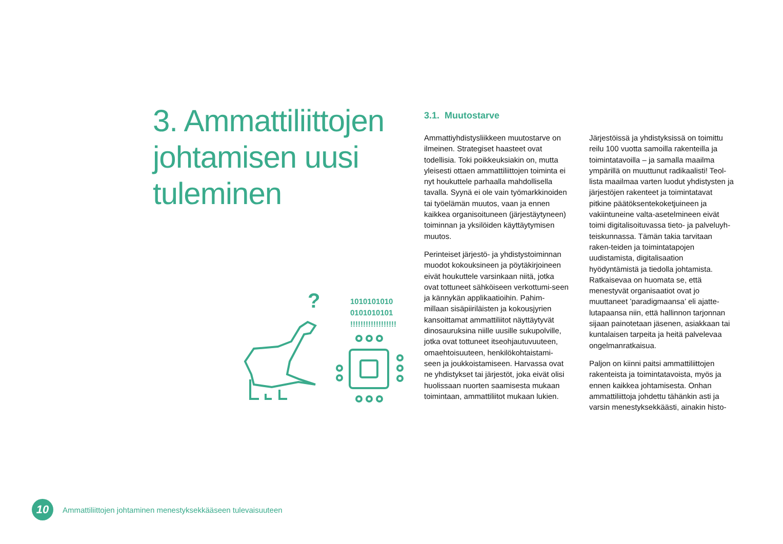3. Ammattiliittojen johtamisen uusi tuleminen
?
1010101010
0101010101
!!!!!!!!!!!!!!!!!!
3.1. Muutostarve
Ammattiyhdistysliikkeen muutostarve on ilmeinen. Strategiset haasteet ovat todellisia. Toki poikkeuksiakin on, mutta yleisesti ottaen ammattiliittojen toiminta ei nyt houkuttele parhaalla mahdollisella tavalla. Syynä ei ole vain työmarkkinoiden tai työelämän muutos, vaan ja ennen kaikkea organisoituneen (järjestäytyneen) toiminnan ja yksilöiden käyttäytymisen muutos.
Perinteiset järjestö- ja yhdistystoiminnan muodot kokouksineen ja pöytäkirjoineen eivät houkuttele varsinkaan niitä, jotka ovat tottuneet sähköiseen verkottumi-seen ja kännykän applikaatioihin. Pahim-millaan sisäpiiriläisten ja kokousjyrien kansoittamat ammattiliitot näyttäytyvät dinosauruksina niille uusille sukupolville, jotka ovat tottuneet itseohjautuvuuteen, omaehtoisuuteen, henkilökohtaistami-seen ja joukkoistamiseen. Harvassa ovat ne yhdistykset tai järjestöt, joka eivät olisi huolissaan nuorten saamisesta mukaan toimintaan, ammattiliitot mukaan lukien.
Järjestöissä ja yhdistyksissä on toimittu reilu 100 vuotta samoilla rakenteilla ja toimintatavoilla – ja samalla maailma ympärillä on muuttunut radikaalisti! Teol-lista maailmaa varten luodut yhdistysten ja järjestöjen rakenteet ja toimintatavat pitkine päätöksentekoketjuineen ja vakiintuneine valta-asetelmineen eivät toimi digitalisoituvassa tieto- ja palveluyh-teiskunnassa. Tämän takia tarvitaan raken-teiden ja toimintatapojen uudistamista, digitalisaation hyödyntämistä ja tiedolla johtamista. Ratkaisevaa on huomata se, että menestyvät organisaatiot ovat jo muuttaneet ’paradigmaansa’ eli ajatte-lutapaansa niin, että hallinnon tarjonnan sijaan painotetaan jäsenen, asiakkaan tai kuntalaisen tarpeita ja heitä palvelevaa ongelmanratkaisua.
Paljon on kiinni paitsi ammattiliittojen rakenteista ja toimintatavoista, myös ja ennen kaikkea johtamisesta. Onhan ammattiliittoja johdettu tähänkin asti ja varsin menestyksekkäästi, ainakin histo-
10
Ammattiliittojen johtaminen menestyksekkääseen tulevaisuuteen